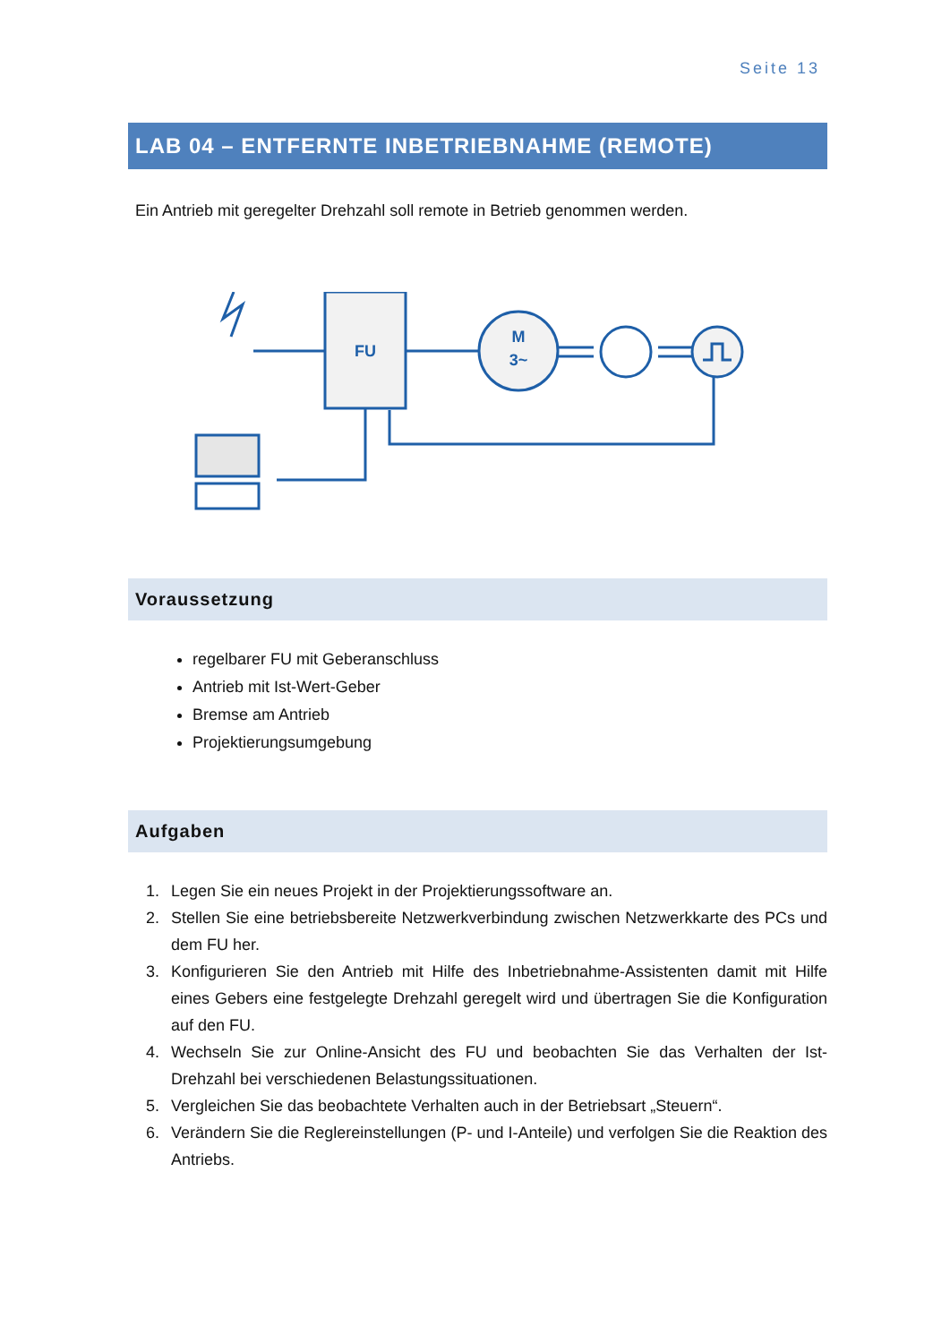Seite 13
LAB 04 – ENTFERNTE INBETRIEBNAHME (REMOTE)
Ein Antrieb mit geregelter Drehzahl soll remote in Betrieb genommen werden.
FU
M
3~
Voraussetzung
regelbarer FU mit Geberanschluss
Antrieb mit Ist-Wert-Geber
Bremse am Antrieb
Projektierungsumgebung
Aufgaben
1. Legen Sie ein neues Projekt in der Projektierungssoftware an.
2. Stellen Sie eine betriebsbereite Netzwerkverbindung zwischen Netzwerkkarte des PCs und dem FU her.
3. Konfigurieren Sie den Antrieb mit Hilfe des Inbetriebnahme-Assistenten damit mit Hilfe eines Gebers eine festgelegte Drehzahl geregelt wird und übertragen Sie die Konfiguration auf den FU.
4. Wechseln Sie zur Online-Ansicht des FU und beobachten Sie das Verhalten der Ist-Drehzahl bei verschiedenen Belastungssituationen.
5. Vergleichen Sie das beobachtete Verhalten auch in der Betriebsart „Steuern“.
6. Verändern Sie die Reglereinstellungen (P- und I-Anteile) und verfolgen Sie die Reaktion des Antriebs.